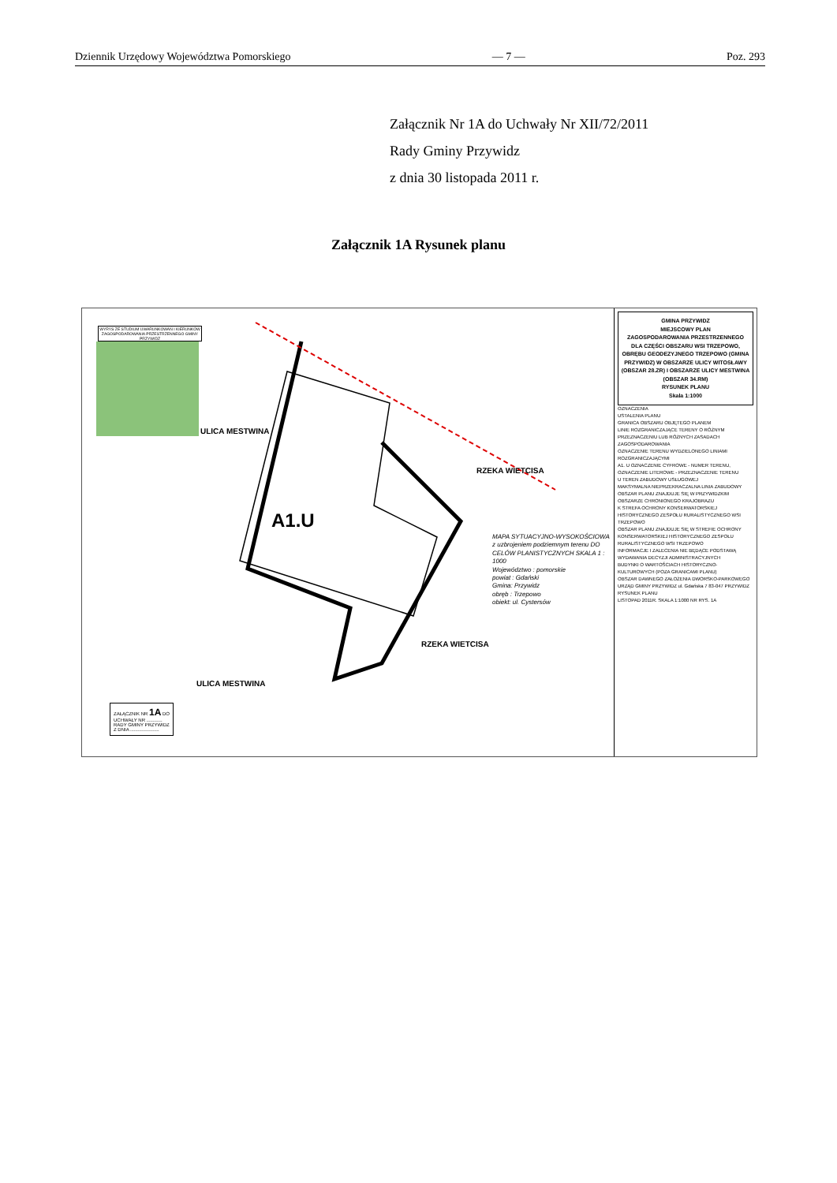Dziennik Urzędowy Województwa Pomorskiego — 7 — Poz. 293
Załącznik Nr 1A do Uchwały Nr XII/72/2011
Rady Gminy Przywidz
z dnia 30 listopada 2011 r.
Załącznik 1A Rysunek planu
WYRYS ZE STUDIUM UWARUNKOWAŃ I KIERUNKÓW ZAGOSPODAROWANIA PRZESTRZENNEGO GMINY PRZYWIDZ
A1.U
ULICA MESTWINA
ULICA MESTWINA
RZEKA WIETCISA
RZEKA WIETCISA
MAPA SYTUACYJNO-WYSOKOŚCIOWA z uzbrojeniem podziemnym terenu DO CELÓW PLANISTYCZNYCH SKALA 1 : 1000
Województwo : pomorskie
powiat : Gdański
Gmina: Przywidz
obręb : Trzepowo
obiekt: ul. Cystersów
ZAŁĄCZNIK NR 1A DO
UCHWAŁY NR ............
RADY GMINY PRZYWIDZ
Z DNIA ......................
GMINA PRZYWIDZ
MIEJSCOWY PLAN
ZAGOSPODAROWANIA PRZESTRZENNEGO
DLA CZĘŚCI OBSZARU WSI TRZEPOWO, OBRĘBU GEODEZYJNEGO TRZEPOWO (GMINA PRZYWIDZ) W OBSZARZE ULICY WITOSŁAWY (OBSZAR 28.ZR) I OBSZARZE ULICY MESTWINA (OBSZAR 34.RM)
RYSUNEK PLANU
Skala 1:1000
OZNACZENIA
USTALENIA PLANU
GRANICA OBSZARU OBJĘTEGO PLANEM
LINIE ROZGRANICZAJĄCE TERENY O RÓŻNYM PRZEZNACZENIU LUB RÓŻNYCH ZASADACH ZAGOSPODAROWANIA
OZNACZENIE TERENU WYDZIELONEGO LINIAMI ROZGRANICZAJĄCYMI
A1. U OZNACZENIE CYFROWE - NUMER TERENU, OZNACZENIE LITEROWE - PRZEZNACZENIE TERENU
U TEREN ZABUDOWY USŁUGOWEJ
MAKSYMALNA NIEPRZEKRACZALNA LINIA ZABUDOWY
OBSZAR PLANU ZNAJDUJE SIĘ W PRZYWIDZKIM OBSZARZE CHRONIONEGO KRAJOBRAZU
K STREFA OCHRONY KONSERWATORSKIEJ HISTORYCZNEGO ZESPOŁU RURALISTYCZNEGO WSI TRZEPOWO
OBSZAR PLANU ZNAJDUJE SIĘ W STREFIE OCHRONY KONSERWATORSKIEJ HISTORYCZNEGO ZESPOŁU RURALISTYCZNEGO WSI TRZEPOWO
INFORMACJE I ZALECENIA NIE BĘDĄCE PODSTAWĄ WYDAWANIA DECYZJI ADMINISTRACYJNYCH
BUDYNKI O WARTOŚCIACH HISTORYCZNO-KULTUROWYCH (POZA GRANICAMI PLANU)
OBSZAR DAWNEGO ZAŁOŻENIA DWORSKO-PARKOWEGO
URZĄD GMINY PRZYWIDZ ul. Gdańska 7 83-047 PRZYWIDZ
RYSUNEK PLANU
LISTOPAD 2011R. SKALA 1:1000 NR RYS. 1A